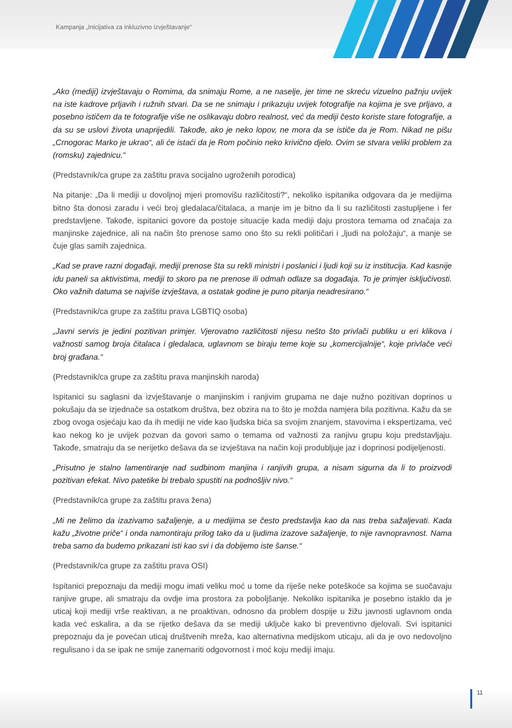Kampanja „Inicijativa za inkluzivno izvještavanje“
„Ako (mediji) izvještavaju o Romima, da snimaju Rome, a ne naselje, jer time ne skreću vizuelno pažnju uvijek na iste kadrove prljavih i ružnih stvari. Da se ne snimaju i prikazuju uvijek fotografije na kojima je sve prljavo, a posebno ističem da te fotografije više ne oslikavaju dobro realnost, već da mediji često koriste stare fotografije, a da su se uslovi života unaprijedili. Takođe, ako je neko lopov, ne mora da se ističe da je Rom. Nikad ne pišu „Crnogorac Marko je ukrao“, ali će istaći da je Rom počinio neko krivično djelo. Ovim se stvara veliki problem za (romsku) zajednicu.“
(Predstavnik/ca grupe za zaštitu prava socijalno ugroženih porodica)
Na pitanje: „Da li mediji u dovoljnoj mjeri promovišu različitosti?“, nekoliko ispitanika odgovara da je medijima bitno šta donosi zaradu i veći broj gledalaca/čitalaca, a manje im je bitno da li su različitosti zastupljene i fer predstavljene. Takođe, ispitanici govore da postoje situacije kada mediji daju prostora temama od značaja za manjinske zajednice, ali na način što prenose samo ono što su rekli političari i „ljudi na položaju“, a manje se čuje glas samih zajednica.
„Kad se prave razni događaji, mediji prenose šta su rekli ministri i poslanici i ljudi koji su iz institucija. Kad kasnije idu paneli sa aktivistima, mediji to skoro pa ne prenose ili odmah odlaze sa događaja. To je primjer isključivosti. Oko važnih datuma se najviše izvještava, a ostatak godine je puno pitanja neadresirano.“
(Predstavnik/ca grupe za zaštitu prava LGBTIQ osoba)
„Javni servis je jedini pozitivan primjer. Vjerovatno različitosti nijesu nešto što privlači publiku u eri klikova i važnosti samog broja čitalaca i gledalaca, uglavnom se biraju teme koje su „komercijalnije“, koje privlače veći broj građana.“
(Predstavnik/ca grupe za zaštitu prava manjinskih naroda)
Ispitanici su saglasni da izvještavanje o manjinskim i ranjivim grupama ne daje nužno pozitivan doprinos u pokušaju da se izjednače sa ostatkom društva, bez obzira na to što je možda namjera bila pozitivna. Kažu da se zbog ovoga osjećaju kao da ih mediji ne vide kao ljudska bića sa svojim znanjem, stavovima i ekspertizama, već kao nekog ko je uvijek pozvan da govori samo o temama od važnosti za ranjivu grupu koju predstavljaju. Takođe, smatraju da se nerijetko dešava da se izvještava na način koji produbljuje jaz i doprinosi podijeljenosti.
„Prisutno je stalno lamentiranje nad sudbinom manjina i ranjivih grupa, a nisam sigurna da li to proizvodi pozitivan efekat. Nivo patetike bi trebalo spustiti na podnošljiv nivo.“
(Predstavnik/ca grupe za zaštitu prava žena)
„Mi ne želimo da izazivamo sažaljenje, a u medijima se često predstavlja kao da nas treba sažaljevati. Kada kažu „životne priče“ i onda namontiraju prilog tako da u ljudima izazove sažaljenje, to nije ravnopravnost. Nama treba samo da budemo prikazani isti kao svi i da dobijemo iste šanse.“
(Predstavnik/ca grupe za zaštitu prava OSI)
Ispitanici prepoznaju da mediji mogu imati veliku moć u tome da riješe neke poteškoće sa kojima se suočavaju ranjive grupe, ali smatraju da ovdje ima prostora za poboljšanje. Nekoliko ispitanika je posebno istaklo da je uticaj koji mediji vrše reaktivan, a ne proaktivan, odnosno da problem dospije u žižu javnosti uglavnom onda kada već eskalira, a da se rijetko dešava da se mediji uključe kako bi preventivno djelovali. Svi ispitanici prepoznaju da je povećan uticaj društvenih mreža, kao alternativna medijskom uticaju, ali da je ovo nedovoljno regulisano i da se ipak ne smije zanemariti odgovornost i moć koju mediji imaju.
11